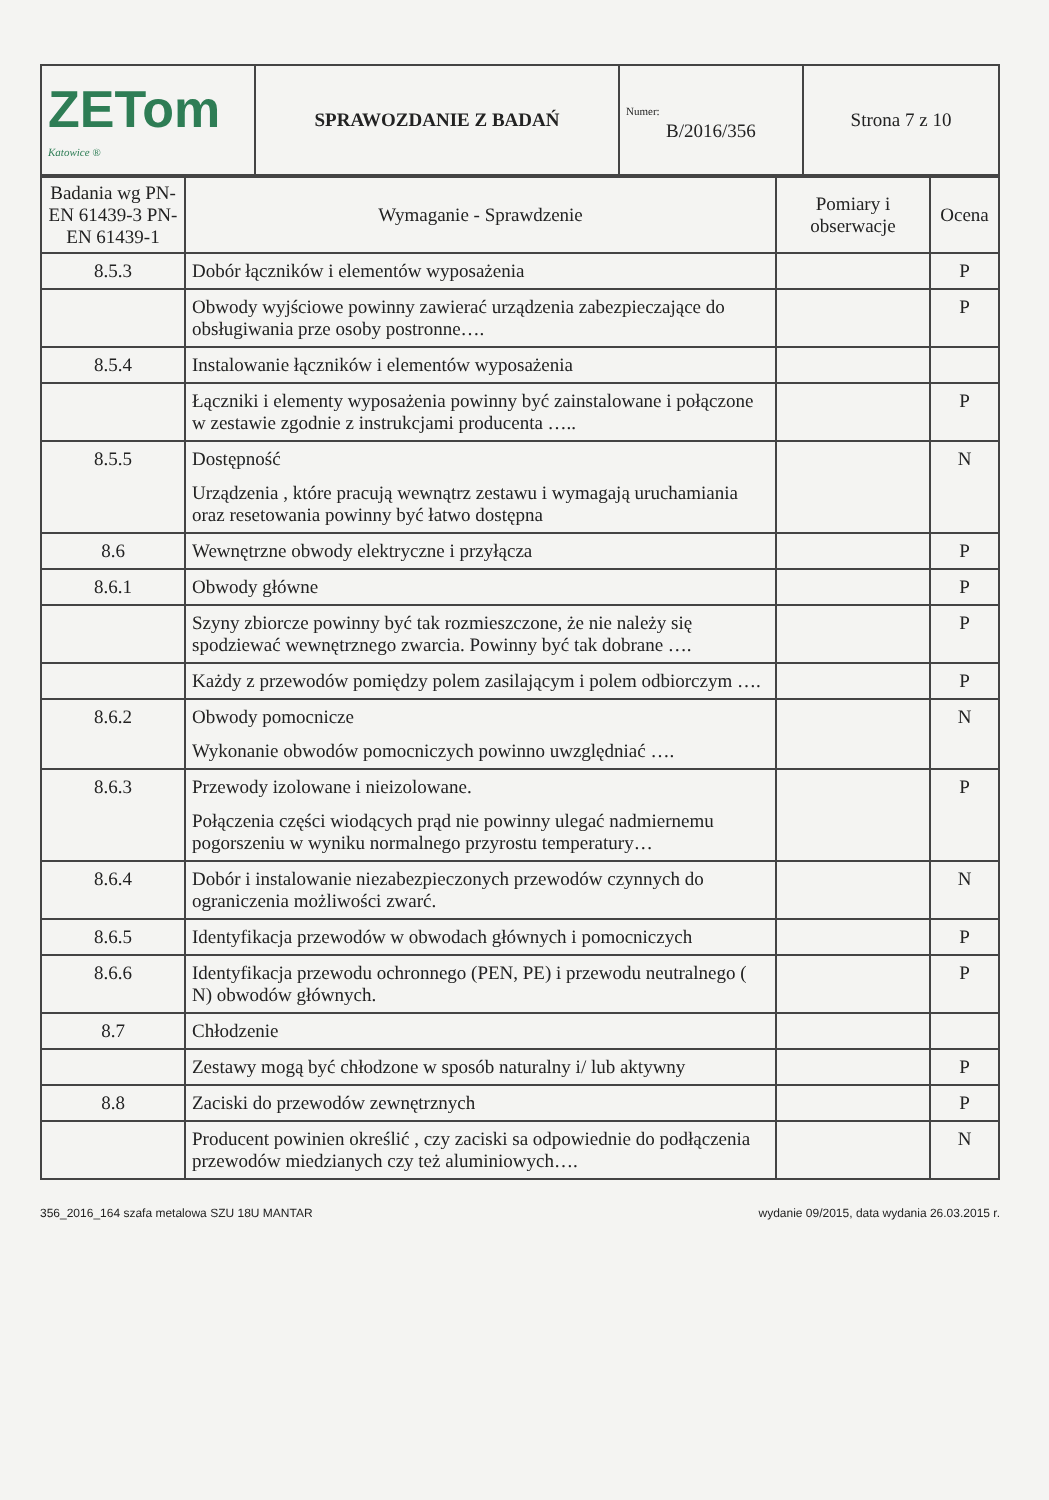| ZETom Katowice ® | SPRAWOZDANIE Z BADAŃ | Numer: B/2016/356 | Strona 7 z 10 |
| Badania wg PN-EN 61439-3 PN-EN 61439-1 | Wymaganie - Sprawdzenie | Pomiary i obserwacje | Ocena |
| --- | --- | --- | --- |
| 8.5.3 | Dobór łączników i elementów wyposażenia | | P |
| | Obwody wyjściowe powinny zawierać urządzenia zabezpieczające do obsługiwania prze osoby postronne…. | | P |
| 8.5.4 | Instalowanie łączników i elementów wyposażenia | | |
| | Łączniki i elementy wyposażenia powinny być zainstalowane i połączone w zestawie zgodnie z instrukcjami producenta ….. | | P |
| 8.5.5 | Dostępność Urządzenia , które pracują wewnątrz zestawu i wymagają uruchamiania oraz resetowania powinny być łatwo dostępna | | N |
| 8.6 | Wewnętrzne obwody elektryczne i przyłącza | | P |
| 8.6.1 | Obwody główne | | P |
| | Szyny zbiorcze powinny być tak rozmieszczone, że nie należy się spodziewać wewnętrznego zwarcia. Powinny być tak dobrane …. | | P |
| | Każdy z przewodów pomiędzy polem zasilającym i polem odbiorczym …. | | P |
| 8.6.2 | Obwody pomocnicze Wykonanie obwodów pomocniczych powinno uwzględniać …. | | N |
| 8.6.3 | Przewody izolowane i nieizolowane. Połączenia części wiodących prąd nie powinny ulegać nadmiernemu pogorszeniu w wyniku normalnego przyrostu temperatury… | | P |
| 8.6.4 | Dobór i instalowanie niezabezpieczonych przewodów czynnych do ograniczenia możliwości zwarć. | | N |
| 8.6.5 | Identyfikacja przewodów w obwodach głównych i pomocniczych | | P |
| 8.6.6 | Identyfikacja przewodu ochronnego (PEN, PE) i przewodu neutralnego ( N) obwodów głównych. | | P |
| 8.7 | Chłodzenie | | |
| | Zestawy mogą być chłodzone w sposób naturalny i/ lub aktywny | | P |
| 8.8 | Zaciski do przewodów zewnętrznych | | P |
| | Producent powinien określić , czy zaciski sa odpowiednie do podłączenia przewodów miedzianych czy też aluminiowych…. | | N |
356_2016_164 szafa metalowa SZU 18U MANTAR wydanie 09/2015, data wydania 26.03.2015 r.